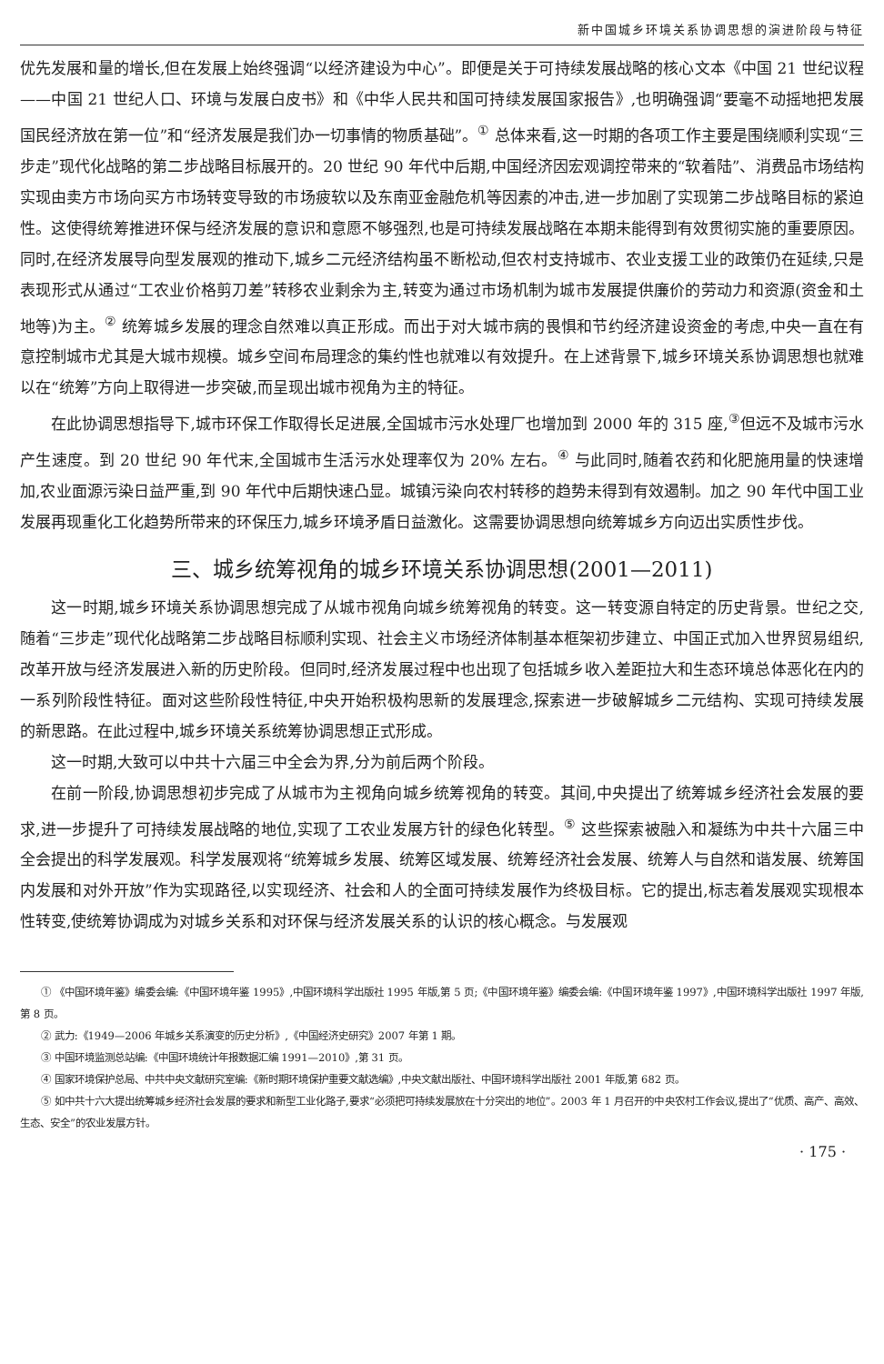新中国城乡环境关系协调思想的演进阶段与特征
优先发展和量的增长,但在发展上始终强调“以经济建设为中心”。即便是关于可持续发展战略的核心文本《中国 21 世纪议程——中国 21 世纪人口、环境与发展白皮书》和《中华人民共和国可持续发展国家报告》,也明确强调“要毫不动摇地把发展国民经济放在第一位”和“经济发展是我们办一切事情的物质基础”。<sup>①</sup> 总体来看,这一时期的各项工作主要是围绕顺利实现“三步走”现代化战略的第二步战略目标展开的。20 世纪 90 年代中后期,中国经济因宏观调控带来的“软着陆”、消费品市场结构实现由卖方市场向买方市场转变导致的市场疲软以及东南亚金融危机等因素的冲击,进一步加剧了实现第二步战略目标的紧迫性。这使得统筹推进环保与经济发展的意识和意愿不够强烈,也是可持续发展战略在本期未能得到有效贯彻实施的重要原因。同时,在经济发展导向型发展观的推动下,城乡二元经济结构虽不断松动,但农村支持城市、农业支援工业的政策仍在延续,只是表现形式从通过“工农业价格剪刀差”转移农业剩余为主,转变为通过市场机制为城市发展提供廉价的劳动力和资源(资金和土地等)为主。<sup>②</sup> 统筹城乡发展的理念自然难以真正形成。而出于对大城市病的畏惧和节约经济建设资金的考虑,中央一直在有意控制城市尤其是大城市规模。城乡空间布局理念的集约性也就难以有效提升。在上述背景下,城乡环境关系协调思想也就难以在“统筹”方向上取得进一步突破,而呈现出城市视角为主的特征。
在此协调思想指导下,城市环保工作取得长足进展,全国城市污水处理厂也增加到 2000 年的 315 座,<sup>③</sup>但远不及城市污水产生速度。到 20 世纪 90 年代末,全国城市生活污水处理率仅为 20% 左右。<sup>④</sup> 与此同时,随着农药和化肥施用量的快速增加,农业面源污染日益严重,到 90 年代中后期快速凸显。城镇污染向农村转移的趋势未得到有效遏制。加之 90 年代中国工业发展再现重化工化趋势所带来的环保压力,城乡环境矛盾日益激化。这需要协调思想向统筹城乡方向迈出实质性步伐。
三、城乡统筹视角的城乡环境关系协调思想(2001—2011)
这一时期,城乡环境关系协调思想完成了从城市视角向城乡统筹视角的转变。这一转变源自特定的历史背景。世纪之交,随着“三步走”现代化战略第二步战略目标顺利实现、社会主义市场经济体制基本框架初步建立、中国正式加入世界贸易组织,改革开放与经济发展进入新的历史阶段。但同时,经济发展过程中也出现了包括城乡收入差距拉大和生态环境总体恶化在内的一系列阶段性特征。面对这些阶段性特征,中央开始积极构思新的发展理念,探索进一步破解城乡二元结构、实现可持续发展的新思路。在此过程中,城乡环境关系统筹协调思想正式形成。
这一时期,大致可以中共十六届三中全会为界,分为前后两个阶段。
在前一阶段,协调思想初步完成了从城市为主视角向城乡统筹视角的转变。其间,中央提出了统筹城乡经济社会发展的要求,进一步提升了可持续发展战略的地位,实现了工农业发展方针的绿色化转型。<sup>⑤</sup> 这些探索被融入和凝练为中共十六届三中全会提出的科学发展观。科学发展观将“统筹城乡发展、统筹区域发展、统筹经济社会发展、统筹人与自然和谐发展、统筹国内发展和对外开放”作为实现路径,以实现经济、社会和人的全面可持续发展作为终极目标。它的提出,标志着发展观实现根本性转变,使统筹协调成为对城乡关系和对环保与经济发展关系的认识的核心概念。与发展观
① 《中国环境年鉴》编委会编:《中国环境年鉴 1995》,中国环境科学出版社 1995 年版,第 5 页;《中国环境年鉴》编委会编:《中国环境年鉴 1997》,中国环境科学出版社 1997 年版,第 8 页。
② 武力:《1949—2006 年城乡关系演变的历史分析》,《中国经济史研究》2007 年第 1 期。
③ 中国环境监测总站编:《中国环境统计年报数据汇编 1991—2010》,第 31 页。
④ 国家环境保护总局、中共中央文献研究室编:《新时期环境保护重要文献选编》,中央文献出版社、中国环境科学出版社 2001 年版,第 682 页。
⑤ 如中共十六大提出统筹城乡经济社会发展的要求和新型工业化路子,要求“必须把可持续发展放在十分突出的地位”。2003 年 1 月召开的中央农村工作会议,提出了“优质、高产、高效、生态、安全”的农业发展方针。
· 175 ·